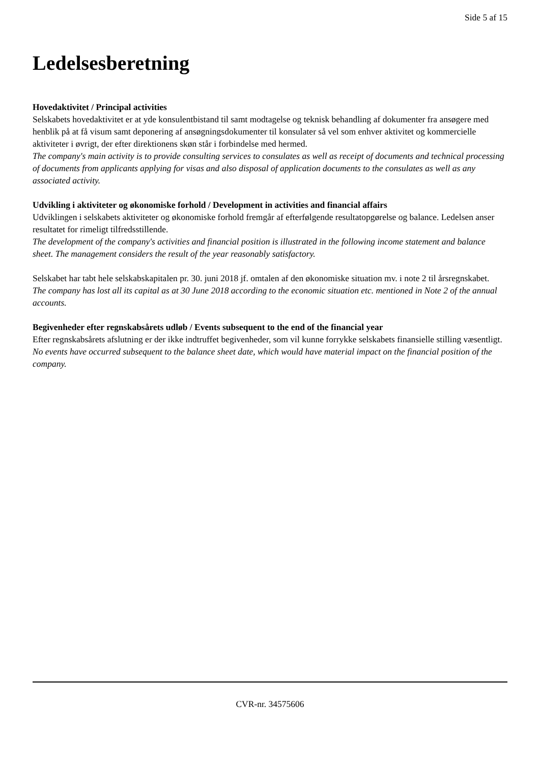Side 5 af 15
Ledelsesberetning
Hovedaktivitet / Principal activities
Selskabets hovedaktivitet er at yde konsulentbistand til samt modtagelse og teknisk behandling af dokumenter fra ansøgere med henblik på at få visum samt deponering af ansøgningsdokumenter til konsulater så vel som enhver aktivitet og kommercielle aktiviteter i øvrigt, der efter direktionens skøn står i forbindelse med hermed.
The company's main activity is to provide consulting services to consulates as well as receipt of documents and technical processing of documents from applicants applying for visas and also disposal of application documents to the consulates as well as any associated activity.
Udvikling i aktiviteter og økonomiske forhold / Development in activities and financial affairs
Udviklingen i selskabets aktiviteter og økonomiske forhold fremgår af efterfølgende resultatopgørelse og balance. Ledelsen anser resultatet for rimeligt tilfredsstillende.
The development of the company's activities and financial position is illustrated in the following income statement and balance sheet. The management considers the result of the year reasonably satisfactory.
Selskabet har tabt hele selskabskapitalen pr. 30. juni 2018 jf. omtalen af den økonomiske situation mv. i note 2 til årsregnskabet.
The company has lost all its capital as at 30 June 2018 according to the economic situation etc. mentioned in Note 2 of the annual accounts.
Begivenheder efter regnskabsårets udløb / Events subsequent to the end of the financial year
Efter regnskabsårets afslutning er der ikke indtruffet begivenheder, som vil kunne forrykke selskabets finansielle stilling væsentligt.
No events have occurred subsequent to the balance sheet date, which would have material impact on the financial position of the company.
CVR-nr. 34575606